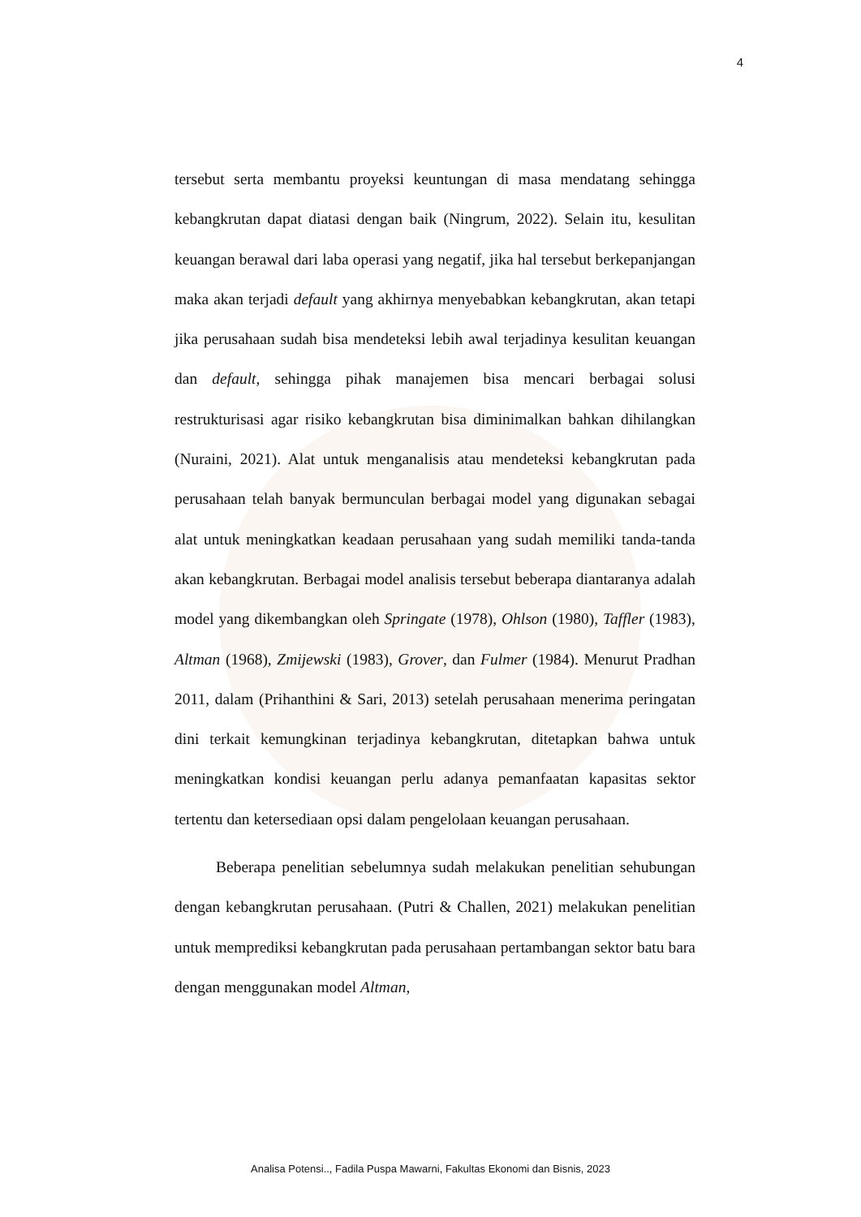4
tersebut serta membantu proyeksi keuntungan di masa mendatang sehingga kebangkrutan dapat diatasi dengan baik (Ningrum, 2022). Selain itu, kesulitan keuangan berawal dari laba operasi yang negatif, jika hal tersebut berkepanjangan maka akan terjadi default yang akhirnya menyebabkan kebangkrutan, akan tetapi jika perusahaan sudah bisa mendeteksi lebih awal terjadinya kesulitan keuangan dan default, sehingga pihak manajemen bisa mencari berbagai solusi restrukturisasi agar risiko kebangkrutan bisa diminimalkan bahkan dihilangkan (Nuraini, 2021). Alat untuk menganalisis atau mendeteksi kebangkrutan pada perusahaan telah banyak bermunculan berbagai model yang digunakan sebagai alat untuk meningkatkan keadaan perusahaan yang sudah memiliki tanda-tanda akan kebangkrutan. Berbagai model analisis tersebut beberapa diantaranya adalah model yang dikembangkan oleh Springate (1978), Ohlson (1980), Taffler (1983), Altman (1968), Zmijewski (1983), Grover, dan Fulmer (1984). Menurut Pradhan 2011, dalam (Prihanthini & Sari, 2013) setelah perusahaan menerima peringatan dini terkait kemungkinan terjadinya kebangkrutan, ditetapkan bahwa untuk meningkatkan kondisi keuangan perlu adanya pemanfaatan kapasitas sektor tertentu dan ketersediaan opsi dalam pengelolaan keuangan perusahaan.
Beberapa penelitian sebelumnya sudah melakukan penelitian sehubungan dengan kebangkrutan perusahaan. (Putri & Challen, 2021) melakukan penelitian untuk memprediksi kebangkrutan pada perusahaan pertambangan sektor batu bara dengan menggunakan model Altman,
Analisa Potensi.., Fadila Puspa Mawarni, Fakultas Ekonomi dan Bisnis, 2023